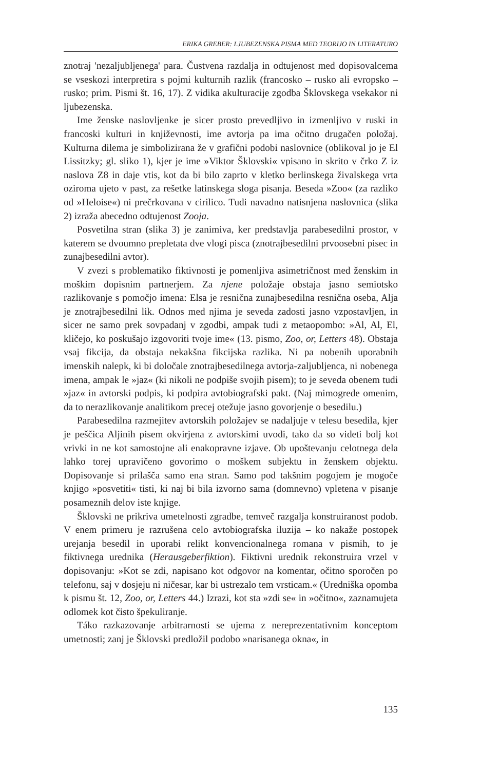ERIKA GREBER: LJUBEZENSKA PISMA MED TEORIJO IN LITERATURO
znotraj 'nezaljubljenega' para. Čustvena razdalja in odtujenost med dopisovalcema se vseskozi interpretira s pojmi kulturnih razlik (francosko – rusko ali evropsko – rusko; prim. Pismi št. 16, 17). Z vidika akulturacije zgodba Šklovskega vsekakor ni ljubezenska.
Ime ženske naslovljenke je sicer prosto prevedljivo in izmenljivo v ruski in francoski kulturi in književnosti, ime avtorja pa ima očitno drugačen položaj. Kulturna dilema je simbolizirana že v grafični podobi naslovnice (oblikoval jo je El Lissitzky; gl. sliko 1), kjer je ime »Viktor Šklovski« vpisano in skrito v črko Z iz naslova Z8 in daje vtis, kot da bi bilo zaprto v kletko berlinskega živalskega vrta oziroma ujeto v past, za rešetke latinskega sloga pisanja. Beseda »Zoo« (za razliko od »Heloise«) ni prečrkovana v cirilico. Tudi navadno natisnjena naslovnica (slika 2) izraža abecedno odtujenost Zooja.
Posvetilna stran (slika 3) je zanimiva, ker predstavlja parabesedilni prostor, v katerem se dvoumno prepletata dve vlogi pisca (znotrajbesedilni prvoosebni pisec in zunajbesedilni avtor).
V zvezi s problematiko fiktivnosti je pomenljiva asimetričnost med ženskim in moškim dopisnim partnerjem. Za njene položaje obstaja jasno semiotsko razlikovanje s pomočjo imena: Elsa je resnična zunajbesedilna resnična oseba, Alja je znotrajbesedilni lik. Odnos med njima je seveda zadosti jasno vzpostavljen, in sicer ne samo prek sovpadanj v zgodbi, ampak tudi z metaopombo: »Al, Al, El, kličejo, ko poskušajo izgovoriti tvoje ime« (13. pismo, Zoo, or, Letters 48). Obstaja vsaj fikcija, da obstaja nekakšna fikcijska razlika. Ni pa nobenih uporabnih imenskih nalepk, ki bi določale znotrajbesedilnega avtorja-zaljubljenca, ni nobenega imena, ampak le »jaz« (ki nikoli ne podpiše svojih pisem); to je seveda obenem tudi »jaz« in avtorski podpis, ki podpira avtobiografski pakt. (Naj mimogrede omenim, da to nerazlikovanje analitikom precej otežuje jasno govorjenje o besedilu.)
Parabesedilna razmejitev avtorskih položajev se nadaljuje v telesu besedila, kjer je peščica Aljinih pisem okvirjena z avtorskimi uvodi, tako da so videti bolj kot vrivki in ne kot samostojne ali enakopravne izjave. Ob upoštevanju celotnega dela lahko torej upravičeno govorimo o moškem subjektu in ženskem objektu. Dopisovanje si prilašča samo ena stran. Samo pod takšnim pogojem je mogoče knjigo »posvetiti« tisti, ki naj bi bila izvorno sama (domnevno) vpletena v pisanje posameznih delov iste knjige.
Šklovski ne prikriva umetelnosti zgradbe, temveč razgalja konstruiranost podob. V enem primeru je razrušena celo avtobiografska iluzija – ko nakaže postopek urejanja besedil in uporabi relikt konvencionalnega romana v pismih, to je fiktivnega urednika (Herausgeberfiktion). Fiktivni urednik rekonstruira vrzel v dopisovanju: »Kot se zdi, napisano kot odgovor na komentar, očitno sporočen po telefonu, saj v dosjeju ni ničesar, kar bi ustrezalo tem vrsticam.« (Uredniška opomba k pismu št. 12, Zoo, or, Letters 44.) Izrazi, kot sta »zdi se« in »očitno«, zaznamujeta odlomek kot čisto špekuliranje.
Táko razkazovanje arbitrarnosti se ujema z nereprezentativnim konceptom umetnosti; zanj je Šklovski predložil podobo »narisanega okna«, in
135